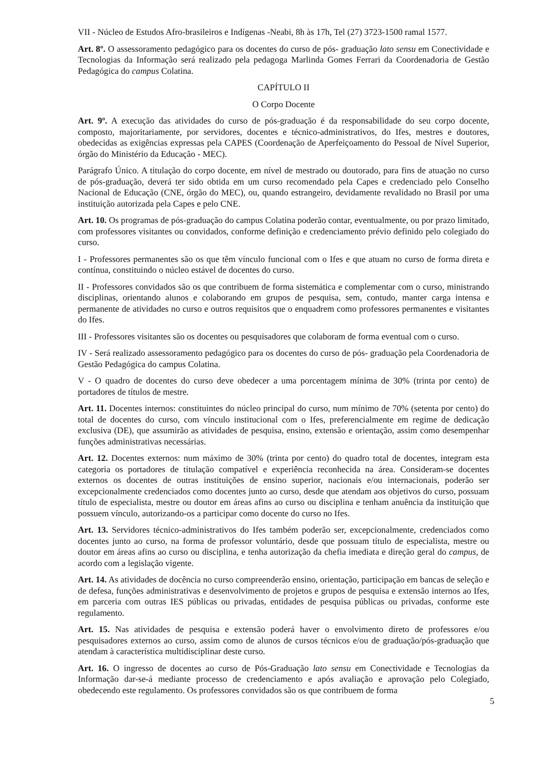VII - Núcleo de Estudos Afro-brasileiros e Indígenas -Neabi, 8h às 17h, Tel (27) 3723-1500 ramal 1577.
Art. 8º. O assessoramento pedagógico para os docentes do curso de pós- graduação lato sensu em Conectividade e Tecnologias da Informação será realizado pela pedagoga Marlinda Gomes Ferrari da Coordenadoria de Gestão Pedagógica do campus Colatina.
CAPÍTULO II
O Corpo Docente
Art. 9º. A execução das atividades do curso de pós-graduação é da responsabilidade do seu corpo docente, composto, majoritariamente, por servidores, docentes e técnico-administrativos, do Ifes, mestres e doutores, obedecidas as exigências expressas pela CAPES (Coordenação de Aperfeiçoamento do Pessoal de Nível Superior, órgão do Ministério da Educação - MEC).
Parágrafo Único. A titulação do corpo docente, em nível de mestrado ou doutorado, para fins de atuação no curso de pós-graduação, deverá ter sido obtida em um curso recomendado pela Capes e credenciado pelo Conselho Nacional de Educação (CNE, órgão do MEC), ou, quando estrangeiro, devidamente revalidado no Brasil por uma instituição autorizada pela Capes e pelo CNE.
Art. 10. Os programas de pós-graduação do campus Colatina poderão contar, eventualmente, ou por prazo limitado, com professores visitantes ou convidados, conforme definição e credenciamento prévio definido pelo colegiado do curso.
I - Professores permanentes são os que têm vínculo funcional com o Ifes e que atuam no curso de forma direta e contínua, constituindo o núcleo estável de docentes do curso.
II - Professores convidados são os que contribuem de forma sistemática e complementar com o curso, ministrando disciplinas, orientando alunos e colaborando em grupos de pesquisa, sem, contudo, manter carga intensa e permanente de atividades no curso e outros requisitos que o enquadrem como professores permanentes e visitantes do Ifes.
III - Professores visitantes são os docentes ou pesquisadores que colaboram de forma eventual com o curso.
IV - Será realizado assessoramento pedagógico para os docentes do curso de pós- graduação pela Coordenadoria de Gestão Pedagógica do campus Colatina.
V - O quadro de docentes do curso deve obedecer a uma porcentagem mínima de 30% (trinta por cento) de portadores de títulos de mestre.
Art. 11. Docentes internos: constituintes do núcleo principal do curso, num mínimo de 70% (setenta por cento) do total de docentes do curso, com vínculo institucional com o Ifes, preferencialmente em regime de dedicação exclusiva (DE), que assumirão as atividades de pesquisa, ensino, extensão e orientação, assim como desempenhar funções administrativas necessárias.
Art. 12. Docentes externos: num máximo de 30% (trinta por cento) do quadro total de docentes, integram esta categoria os portadores de titulação compatível e experiência reconhecida na área. Consideram-se docentes externos os docentes de outras instituições de ensino superior, nacionais e/ou internacionais, poderão ser excepcionalmente credenciados como docentes junto ao curso, desde que atendam aos objetivos do curso, possuam título de especialista, mestre ou doutor em áreas afins ao curso ou disciplina e tenham anuência da instituição que possuem vínculo, autorizando-os a participar como docente do curso no Ifes.
Art. 13. Servidores técnico-administrativos do Ifes também poderão ser, excepcionalmente, credenciados como docentes junto ao curso, na forma de professor voluntário, desde que possuam título de especialista, mestre ou doutor em áreas afins ao curso ou disciplina, e tenha autorização da chefia imediata e direção geral do campus, de acordo com a legislação vigente.
Art. 14. As atividades de docência no curso compreenderão ensino, orientação, participação em bancas de seleção e de defesa, funções administrativas e desenvolvimento de projetos e grupos de pesquisa e extensão internos ao Ifes, em parceria com outras IES públicas ou privadas, entidades de pesquisa públicas ou privadas, conforme este regulamento.
Art. 15. Nas atividades de pesquisa e extensão poderá haver o envolvimento direto de professores e/ou pesquisadores externos ao curso, assim como de alunos de cursos técnicos e/ou de graduação/pós-graduação que atendam à característica multidisciplinar deste curso.
Art. 16. O ingresso de docentes ao curso de Pós-Graduação lato sensu em Conectividade e Tecnologias da Informação dar-se-á mediante processo de credenciamento e após avaliação e aprovação pelo Colegiado, obedecendo este regulamento. Os professores convidados são os que contribuem de forma
5